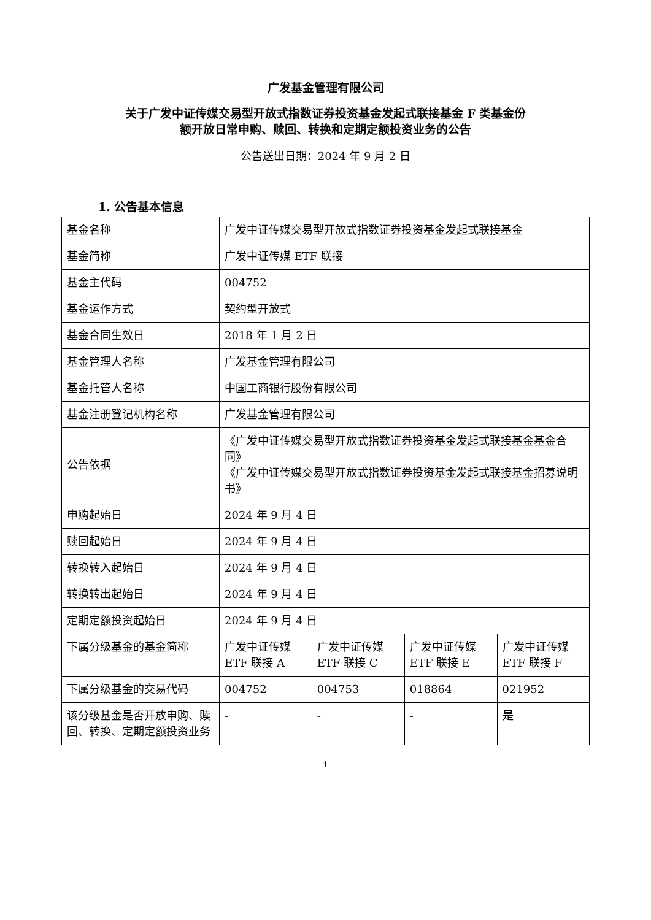广发基金管理有限公司
关于广发中证传媒交易型开放式指数证券投资基金发起式联接基金 F 类基金份
额开放日常申购、赎回、转换和定期定额投资业务的公告
公告送出日期：2024 年 9 月 2 日
1. 公告基本信息
| 基金名称 | 广发中证传媒交易型开放式指数证券投资基金发起式联接基金 | | | |
| 基金简称 | 广发中证传媒 ETF 联接 | | | |
| 基金主代码 | 004752 | | | |
| 基金运作方式 | 契约型开放式 | | | |
| 基金合同生效日 | 2018 年 1 月 2 日 | | | |
| 基金管理人名称 | 广发基金管理有限公司 | | | |
| 基金托管人名称 | 中国工商银行股份有限公司 | | | |
| 基金注册登记机构名称 | 广发基金管理有限公司 | | | |
| 公告依据 | 《广发中证传媒交易型开放式指数证券投资基金发起式联接基金基金合同》 《广发中证传媒交易型开放式指数证券投资基金发起式联接基金招募说明书》 | | | |
| 申购起始日 | 2024 年 9 月 4 日 | | | |
| 赎回起始日 | 2024 年 9 月 4 日 | | | |
| 转换转入起始日 | 2024 年 9 月 4 日 | | | |
| 转换转出起始日 | 2024 年 9 月 4 日 | | | |
| 定期定额投资起始日 | 2024 年 9 月 4 日 | | | |
| 下属分级基金的基金简称 | 广发中证传媒 ETF 联接 A | 广发中证传媒 ETF 联接 C | 广发中证传媒 ETF 联接 E | 广发中证传媒 ETF 联接 F |
| 下属分级基金的交易代码 | 004752 | 004753 | 018864 | 021952 |
| 该分级基金是否开放申购、赎回、转换、定期定额投资业务 | - | - | - | 是 |
1